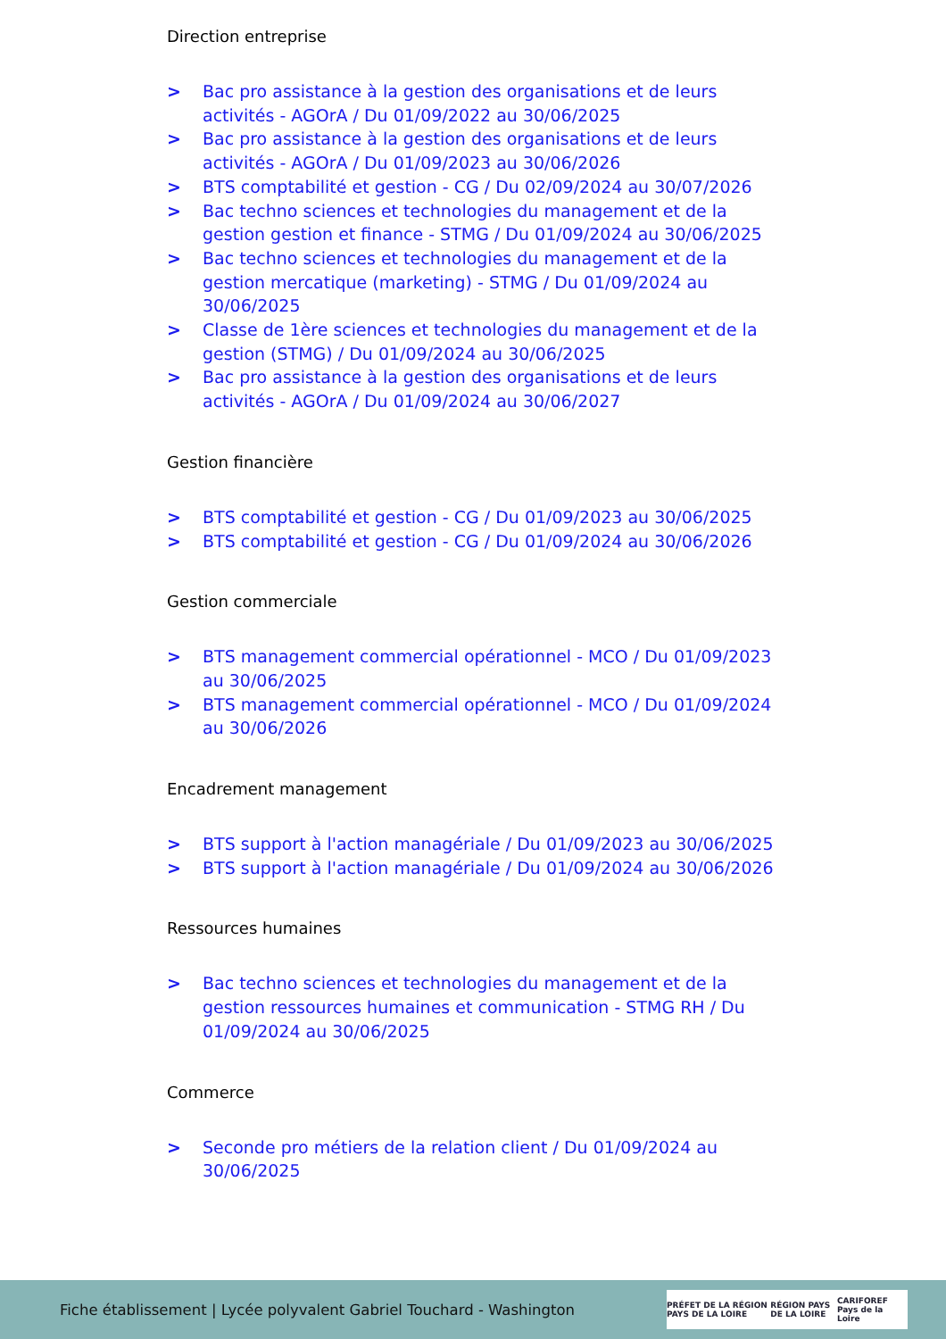Direction entreprise
> Bac pro assistance à la gestion des organisations et de leurs activités - AGOrA / Du 01/09/2022 au 30/06/2025
> Bac pro assistance à la gestion des organisations et de leurs activités - AGOrA / Du 01/09/2023 au 30/06/2026
> BTS comptabilité et gestion - CG / Du 02/09/2024 au 30/07/2026
> Bac techno sciences et technologies du management et de la gestion gestion et finance - STMG / Du 01/09/2024 au 30/06/2025
> Bac techno sciences et technologies du management et de la gestion mercatique (marketing) - STMG / Du 01/09/2024 au 30/06/2025
> Classe de 1ère sciences et technologies du management et de la gestion (STMG) / Du 01/09/2024 au 30/06/2025
> Bac pro assistance à la gestion des organisations et de leurs activités - AGOrA / Du 01/09/2024 au 30/06/2027
Gestion financière
> BTS comptabilité et gestion - CG / Du 01/09/2023 au 30/06/2025
> BTS comptabilité et gestion - CG / Du 01/09/2024 au 30/06/2026
Gestion commerciale
> BTS management commercial opérationnel - MCO / Du 01/09/2023 au 30/06/2025
> BTS management commercial opérationnel - MCO / Du 01/09/2024 au 30/06/2026
Encadrement management
> BTS support à l'action managériale / Du 01/09/2023 au 30/06/2025
> BTS support à l'action managériale / Du 01/09/2024 au 30/06/2026
Ressources humaines
> Bac techno sciences et technologies du management et de la gestion ressources humaines et communication - STMG RH / Du 01/09/2024 au 30/06/2025
Commerce
> Seconde pro métiers de la relation client / Du 01/09/2024 au 30/06/2025
Fiche établissement | Lycée polyvalent Gabriel Touchard - Washington
PRÉFET DE LA RÉGION PAYS DE LA LOIRE RÉGION PAYS DE LA LOIRE CARIFOREF Pays de la Loire